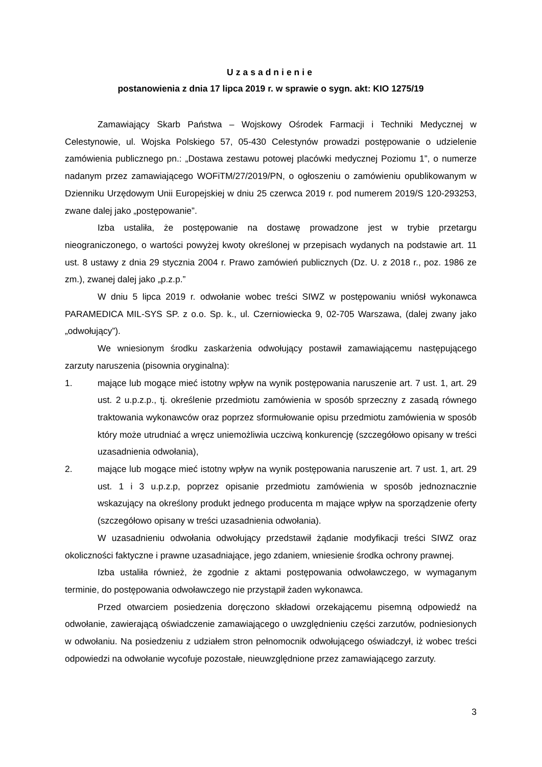Uzasadnienie
postanowienia z dnia 17 lipca 2019 r. w sprawie o sygn. akt: KIO 1275/19
Zamawiający Skarb Państwa – Wojskowy Ośrodek Farmacji i Techniki Medycznej w Celestynowie, ul. Wojska Polskiego 57, 05-430 Celestynów prowadzi postępowanie o udzielenie zamówienia publicznego pn.: „Dostawa zestawu potowej placówki medycznej Poziomu 1”, o numerze nadanym przez zamawiającego WOFiTM/27/2019/PN, o ogłoszeniu o zamówieniu opublikowanym w Dzienniku Urzędowym Unii Europejskiej w dniu 25 czerwca 2019 r. pod numerem 2019/S 120-293253, zwane dalej jako „postępowanie”.
Izba ustaliła, że postępowanie na dostawę prowadzone jest w trybie przetargu nieograniczonego, o wartości powyżej kwoty określonej w przepisach wydanych na podstawie art. 11 ust. 8 ustawy z dnia 29 stycznia 2004 r. Prawo zamówień publicznych (Dz. U. z 2018 r., poz. 1986 ze zm.), zwanej dalej jako „p.z.p.”
W dniu 5 lipca 2019 r. odwołanie wobec treści SIWZ w postępowaniu wniósł wykonawca PARAMEDICA MIL-SYS SP. z o.o. Sp. k., ul. Czerniowiecka 9, 02-705 Warszawa, (dalej zwany jako „odwołujący”).
We wniesionym środku zaskarżenia odwołujący postawił zamawiającemu następującego zarzuty naruszenia (pisownia oryginalna):
1. mające lub mogące mieć istotny wpływ na wynik postępowania naruszenie art. 7 ust. 1, art. 29 ust. 2 u.p.z.p., tj. określenie przedmiotu zamówienia w sposób sprzeczny z zasadą równego traktowania wykonawców oraz poprzez sformułowanie opisu przedmiotu zamówienia w sposób który może utrudniać a wręcz uniemożliwia uczciwą konkurencję (szczegółowo opisany w treści uzasadnienia odwołania),
2. mające lub mogące mieć istotny wpływ na wynik postępowania naruszenie art. 7 ust. 1, art. 29 ust. 1 i 3 u.p.z.p, poprzez opisanie przedmiotu zamówienia w sposób jednoznacznie wskazujący na określony produkt jednego producenta m mające wpływ na sporządzenie oferty (szczegółowo opisany w treści uzasadnienia odwołania).
W uzasadnieniu odwołania odwołujący przedstawił żądanie modyfikacji treści SIWZ oraz okoliczności faktyczne i prawne uzasadniające, jego zdaniem, wniesienie środka ochrony prawnej.
Izba ustaliła również, że zgodnie z aktami postępowania odwoławczego, w wymaganym terminie, do postępowania odwoławczego nie przystąpił żaden wykonawca.
Przed otwarciem posiedzenia doręczono składowi orzekającemu pisemną odpowiedź na odwołanie, zawierającą oświadczenie zamawiającego o uwzględnieniu części zarzutów, podniesionych w odwołaniu. Na posiedzeniu z udziałem stron pełnomocnik odwołującego oświadczył, iż wobec treści odpowiedzi na odwołanie wycofuje pozostałe, nieuwzględnione przez zamawiającego zarzuty.
3